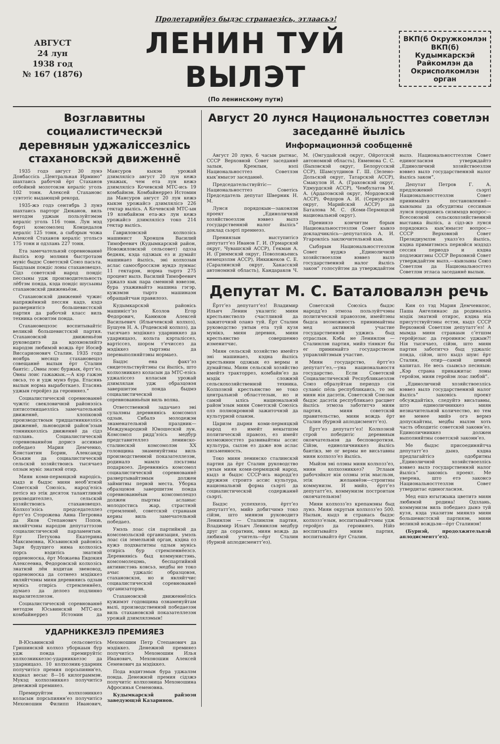АВГУСТ
24 лун
1938 год
№ 167 (1876)
Пролетарийјез быдэс странаезісь, этлаасьэ!
ЛЕНИН ТУЙ ВЫЛЭТ
(По ленинскому пути)
ВКП(б Окружкомлэн ВКП(б) Кудымкарскэй Райкомлэн да Окрисполкомлэн орган
Возглавитны социалистическэй деревняын уджаліссезлісь стахановскэй движеннё
1935 годэ август 30 лунэ Донбассісь „Центральная Ирмино“ шахтаись рабочэй ёрт Стаханов отбойнэй молотокэн кераліс уголь 102 тонн. Алексей Стахановс сувтэтіс выдающэй рекорд.
1935-жэ годэ сентябрь 3 лунэ шахтаись парторг Дюканов, виль методэн уджын пользуйтэмэн кераліс уголь 116 тонн. Лун мэд бэрті комсомолец Концедалов кераліс 125 тонн, а сыбэрын чожа Алексей Стаханов кераліс угольсэ 175 тонн и одзлань 227 тонн.
Ета замечательнэй соревнованнё йылісь юэр молния быстротаэн мувіс быдэс Советскэй Союз пасьта. Быдлаын пондіс лоны стахановецэз. Сідз советскэй народ пондіс пессыны удж производительность лёбтэм понда, кэда пондіс шусьыны стахановскэй движеньёэн.
Стахановскэй движеннё чужис напряжённэй пессян кадэ, кэдэ развернитісэ большевистскэй партия да рабочэй класс виль техника освоитэм понда.
Стахановецэзэс воспитывайтіс великэй большевистскэй партия. Стахановскэй движеньёэн руководитэ да вдохновляйтэ народэн любимэй вождь ёрт Иосиф Виссарионович Сталин. 1935 годэ ноябрь месяцэ стахановецэз совещаннё вылын ёрт Сталин баитіс: „Овны лоис буржык, ёрттʼез. Овны лоис гажажык.—А кэр гажэн овсьэ, то и удж мунэ бура. Етасянь вылын норма выработкаез. Етасянь уджын геройјез да героиняез.“
Социалистическэй соревнованнё чужтіс свекловичнэй районэзісь пятисотницаезлісь замечательнэй движеннё, хлопковэй производствоын тридцатниккезлісь движеннё, льноводнэй районʼэзын тонниккезлісь движеннё да сідз одзлань. Социалистическэй соревнованнёэн дорисэ ассиные победаез Мария Демченко, Константин Борин, Александр Оськин да социалистическэй сельскэй хозяйствоись тысячаез олзын мувіс знатнэй отир.
Миян коми-пермяцкэй народісь, кыдз и быдэс миян необʼятнэй Советскэй Союзісь, народʼезісь петісэ нэ этік десяток талантливэй руководителлез, сельскэй хозяйствоись стахановецэз. Колхозʼэзісь председателлез ёрттʼез Сторожева Анна Петровна да Яков Степанович Попов, являйтчэны народэн депутаттэзэн социалистическэй парламентын. Ерт Петухова Екатерина Максимовна, Юсьвинскэй районісь Заря будущего нима колхозісь порсь вэдитісь знатнэй орденоноска, ёрт Можаева Евдокия Алексеевна, Федоровскэй колхозісь знатнэй лён вэдитан звеновод, орденоноска да сотнеез мэдіккез являйтчэны миян деревняись одзын мунісь отирісь стремленнёез, думаез да делоез подлинно выразителлезэн.
Социалистическэй соревнованнё методэн Юсьвинскэй МТС-ись комбайнеррез Истомин да Мансуров кыкэн урожай дзимлялісэ август 20 лун кежэ унажык, чем ета лун кежэ дзимлялісэ Кочевскэй МТС-ись 19 комбайнэн. Комбайнеррез Истомин да Мансуров август 20 лун кежэ кыкэн урожайсэ дзимлялісэ 226 гектар вылісь. А Кочевскэй МТС-ын 19 комбайнэн ета-жэ лун кежэ урожайсэ дзимлялісэ токо 214 гектар вылісь.
Гавриловскэй колхозісь машинист Хронцов Василий Тимофеевич (Кудымкарскэй район, Новожиловскэй сельсовет) одзза бедняк, кэда одзжык ез и думайт машинаез йылісь, эні колхозын аслас самосбросскэн вундэ лунмас 11 гектарэн, норма тыртэ 275 процент вылэ. Василий Тимофеевич уджалэ кык пара сменнэй вэвезэн, бура ухаживайтэ машина гэгэр, кужэмэн тыртэ машинаэн обращайтчан правилоэз.
Кудымкарскэй районісь машиністʼэз Козлов Егор Федорович, Канюков Алексей Васильевич (Ильичевскэй колхоз), Бушуев Н. А. (Родевскэй колхоз), да тысячаез мэдіккез ударниккез да ударницаэз, кольта кэрталіссез, вартіссез, шором тʼечиссез да мэдіккез тыртэны да перевыполняйтэны нормаез.
Быдэс ена фактʼэз свидетельствуйтэны сы йылісь, што колхозниккез коласын да МТС-езісь уджаліссез коласын урожай дзимлялан удж образцовэя завершитэм понда быдмэ социалистическэй соревнованньёын виль волна.
Ответственнэй задачаез эні сулалэны деревнянісь комсомол одзын. Сибалэ молодежэн знаменательнэй праздник—Международнэй Юношескэй лун. Комсомол риддʼэзісь медбур представителлез ленинско-сталинскэй комсомолэн XX головщина знаменуйтэны виль производственнэй показателлезэн, родиналэ мамлэ лэсьтэны подаркоез. Деревнянісь комсомол социалистическэй соревнованнё развертывайтэмын должен займитны первэй места. Уборка образцовэя завершитэм понда соревнованнёын комсомолецэз должен пыртны асланыс молодостись жар, страстнэй стремленнё, советскэй странаын керны виль замечательнэй победаез.
Умэль лоас сія партийнэй да комсомольскэй организация, умэль лоас сія земельнэй орган, кэдна оз кужэ подхватитны одзын мунісь отирісь бур стремленнёезсэ. Деревнянісь быд коммунистэнь, комсомолецэнь, беспартийнэй активистэнь ковсьэ, медбы не токо ачыс уджаліс образцовэя, стахановскэя, но и являйтчис социалистическэй соревнованнё организаторэн.
Стахановскэй движеннёлісь кужимэт годовщина ознаменуйтам вылі, производственнэй победаезэн виль стахановскэй показателлезэн урожай дзимлялэмын!
УДАРНИККЕЗЛЭ ПРЕМИЯЕЗ
В-Юсьвинскэй сельсоветісь Гришинскэй колхоз уборкаын бур удж понда премируйтіс колхозниккезэс-ударниккезэс да ударницаэз. 10 колхозник-ударник получитісэ премия порсьпиянн'ез, кэднал весыс 8—16 килограммэн. Мукэд колхозниккез получитісэ денежнэй премияез.
Премируйтэм колхозниккез коласын порсьпияннʼез получитісэ Мехоношин Филипп Иванович, Мехоношин Петр Степанович да мэдіккез. Денежнэй премияез получитісэ Мехоношин Илья Иванович, Мехоношин Алексей Семенович да мэдіккез.
Пода вэдитэмын бура уджалэм понда. Денежнэй премия сідзжэ получитіс колхозница Мехоношина Афросинья Семеновна.
Кудымкарскэй райзоэн заведующэй Казаринов.
Август 20 лунся Национальносттез советлэн заседаннё йылісь
Информационнэй сообщеннё
Август 20 лунэ, 6 часын рытнас, СССР Верховнэй Совет заседаннё залын, Кремлын, вэлі Национальносттез Советлэн кыкʼямысэт заседаннё.
Председательствуйтіс—Национальносттез Советісь Председатель депутат Шверник Н. М.
Лунся порядокын—законлэн проект „Единоличнэй хозяйствоезлэн вэввез вылэ государственнэй налог йылісь“ доклад сьэрті преннеэз.
Прениязын выступитісэ депутаттʼез Иванов Г. И. (Урмарскэй округ, Чувашскэй АССР), Гекман А. И. (Гриммскэй округ, Поволожьеись немецэзлэн АССР), Инкижеков С. Е. (Саралинскэй округ, Хакасскэй автономнэй область), Кандараков Ч. М. (Онгудайскэй округ, Ойротскэй автономнэй область), Евменова С. С. (Быховскэй округ, Белорусскэй ССР), Шамсутдинов Г. Ш. (Зелено-Дольскэй округ, Татарскэй АССР), Смакулов И. А. (Граховскэй округ, Удмурдскэй АССР), Чембулатов М. А. (Ардатовскэй округ, Мордовскэй АССР), Федоров А. И. (Сернурскэй округ, Марийскэй АССР) да Баталова М. С. (Коми-Пермяцкэй национальнэй округ).
Прениязэ кончитэм бэрын Национальносттезлэн Совет кывзэ докладчиклісь—депутатлісь А. И. Угаровлісь заключительнэй кыв.
Сыбэрын Национальносттезлэн Совет вуджэ „Единоличнэй хозяйствоезлэн вэввез вылэ государственнэй налог йылісь закон“ голосуйтэм да утверждайтэм вылэ. Национальносттезлэн Совет единогласнэя утверждайтэ „Единоличнэй хозяйствоезлэн вэввез вылэ государственнэй налог йылісь закон“.
Депутат Петров Г. А. предложеннё сьэрті Национальносттезлэн Совет принимайтэ постановленнё—кывзыны да обсудитны сессияын лунся порядокись сизимэдэ вопрос—Всесоюзнэй сельскохозяйственнэй выставка йылісь, а сідз-жэ лунся порядокись кыкʼямысэт вопрос—СССР Верховнэй Совет Президиумлэн указзʼез йылісь, кэдна примитэмэсь первэйся мэдэдз сессия периодэ и кэдна подлежитэны СССР Верховнэй Совет утверждайтэм вылэ,—кывзыны Союз Советлэн да Национальносттез Советлэн этласа заседаннё вылын.
Депутат М. С. Баталовалэн речь
Ёрттʼез депутаттʼез! Владимир Ильич Ленин указитіс миян крестьянстволэ счастливэй да зажиточнэй оланэ туй. Ёрт Сталин руководство увтын ета туй кузя мунікэ, миян деревня, миян крестьянство совершенно изменитчис.
Миян сельскэй хозяйство имейтэ эні машинаез, кэдна йылісь крестьянин одзжык ез вермы и думайтны. Миян сельскэй хозяйство имейтэ тракторрез, комбайнʼез да мэдік сложнэй сельскохозяйственнэй техника. Колхознэй крестьянство не токо центральнэй областтезын, но и самэй ылісь национальнэй районʼэзын миян Советскэй Союзісь олэ полнокровнэй зажиточнэй да культурнэй оланэн.
Царизм дырни коми-пермяцкэй народ ез имейт некытшэм политическэй правоэз, ез имейт возможносттез развивайтны ассис культура, сылэн ез даже вэв аслас письменность.
Токо миян ленинско сталинскэй партия да ёрт Сталин руководство увтын миян коми-пермяцкэй народ, кыдз и быдэс СССР-ись народдʼез дружнэя строитэ ассис культура, национальнэй форма сьэрті да социалистическэй содержаннё сьэрті.
Быдэс успеххезэ, ёрттʼез депутаттʼез, мийэ добитчимэ токо сійэн, што миянэн руководитэ Ленинлэн — Сталинлэн партия, Владимир Ильич Ленинлэн медбур друг да соратник, миян вождь да любимэй учитель—ёрт Сталин (бурнэй аплодисменттʼез).
Советскэй Союзісь быдэс народдʼез этмоза пользуйтчэны политическэй правоэзэн, имейтэны быдса возможность принимайтны мед активнэй участие государственнэй уджись быд отраслын. Кэбы не Ленинлэн — Сталинлэн партия, мийэ тіянкэт бы ег принимайтэ государствоэн управляйтэмын участие.
Миян государство, ёрттʼез депутаттʼез,—уна национальностя государство. Если Советскэй Социалистическэй Республикаезлэн Союз образуйтан периодэ сія суланіс пёль республикаись, то эні миян нія дасэтік. Советскэй Союзын быдэс дасэтік республикаез расцвет йылісь этмоза заботитчэ миян партия, миян советскэй правительство, миян вождь ёрт Сталин (бурнэй аплодисменттʼез).
Ёрттʼез депутаттʼез! Колхознэй строй победитіс деревняын окончательнэя да бесповоротнэя. Сійэн, единоличниккез йылісь баитікэ, ме ог вермы не висьтавны миян колхоззʼез йылісь.
Мыйэн эні олэны миян колхоззʼез, миян колхозниккез? Этлаын рабочэйкэт нія олэны этік мысльэн, этік желаннёэн—строитны коммунизм. И мийэ, ёрттʼез депутаттʼез, коммунизм построитам окончательнэя!
Миян колхоззʼез крепамэны быд лунэ. Миян округын колхоззʼез 500. Нылын, кыдз и странась быдэс колхоззʼезын, воспитывайтчэны удж геройјез да героиняез. Нійэ воспитывайтэ миян партия, воспитывайтэ ёрт Сталин.
Кин оз тэд Мария Демченкоэс, Паша Ангелинаэс да родиналісь мэдік знатнэй отирэс, кэдна ніа присутствуйтэны естэн, кыдз СССР Верховнэй Советлэн депутаттʼез! А мымда миян странаын сʼетшэм геройјезыс да героиняэс уджын?! Нія тысячаез, сійэн, што миян партия заботитчэ быд уджаліс понда, сійэн, што кыдз шуис ёрт Сталин, отир—самэй ценнэй капитал. Не весь сьывсьэ песняын: „Кэр страна прикажитас лоны геройэн, миян геройэн лоас любэй“.
„Единоличнэй хозяйствоезлісь вэввез вылэ государственнэй налог йылісь“ законісь проект обсуждайтікэ, следуйтэ висьтавны, што единоличниккез миян незначительнэй количество, но тем не менее мийэ огэ вермэ допускайтны, медбы нылэн хоть часть обходитіс советскэй законнʼез. Единоличниккез должен выполняйтны советскэй законнʼез.
Ме быдэс присоединяйтча депутаттʼез дынэ, кэдна предлагайтісэ одобритны „Единоличнэй хозяйствоезлісь вэввез вылэ государственнэй налог йылісь“ законісь проект. Ме уверена, што етэ законсэ Национальносттезлэн Совет утвердитас единогласнэя.
Мед ешэ югытжыка цветитэ миян любимэй родина! Одзлань, коммунизм виль победаез дынэ туй кузя, кэда указитэм миянлэ миян большевистскэй партияэн, миян великэй вождьэн—ёрт Сталинэн!
(Бурнэй, продолжительнэй аплодисменттʼез).